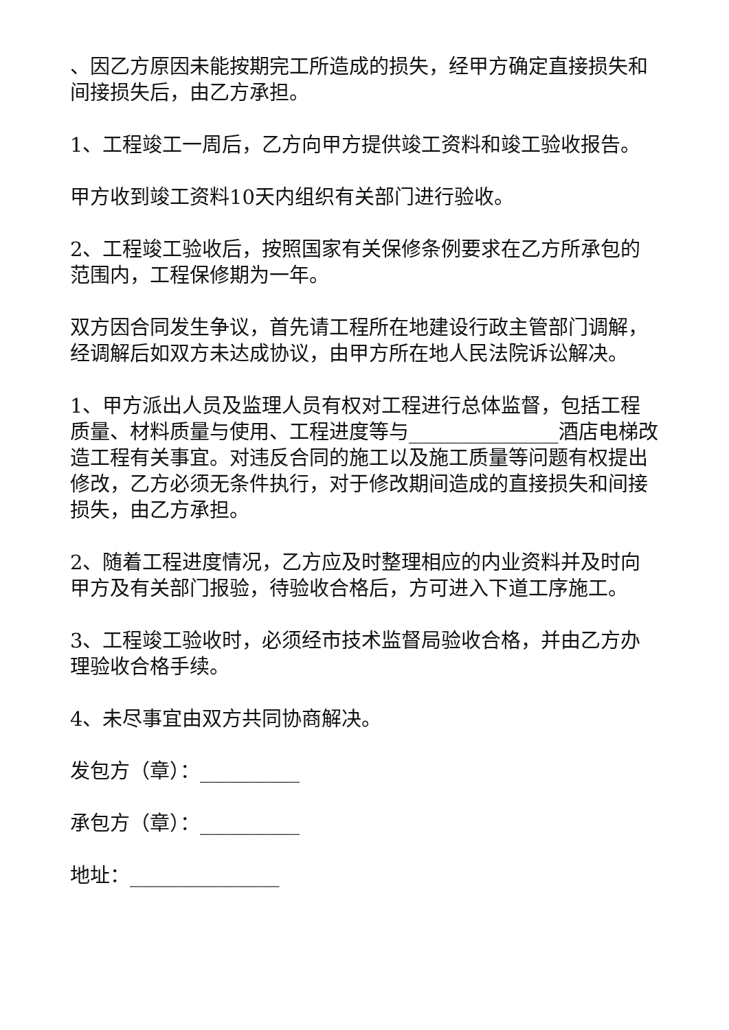、因乙方原因未能按期完工所造成的损失，经甲方确定直接损失和间接损失后，由乙方承担。
1、工程竣工一周后，乙方向甲方提供竣工资料和竣工验收报告。
甲方收到竣工资料10天内组织有关部门进行验收。
2、工程竣工验收后，按照国家有关保修条例要求在乙方所承包的范围内，工程保修期为一年。
双方因合同发生争议，首先请工程所在地建设行政主管部门调解，经调解后如双方未达成协议，由甲方所在地人民法院诉讼解决。
1、甲方派出人员及监理人员有权对工程进行总体监督，包括工程质量、材料质量与使用、工程进度等与_______________酒店电梯改造工程有关事宜。对违反合同的施工以及施工质量等问题有权提出修改，乙方必须无条件执行，对于修改期间造成的直接损失和间接损失，由乙方承担。
2、随着工程进度情况，乙方应及时整理相应的内业资料并及时向甲方及有关部门报验，待验收合格后，方可进入下道工序施工。
3、工程竣工验收时，必须经市技术监督局验收合格，并由乙方办理验收合格手续。
4、未尽事宜由双方共同协商解决。
发包方（章）：__________
承包方（章）：__________
地址：_______________